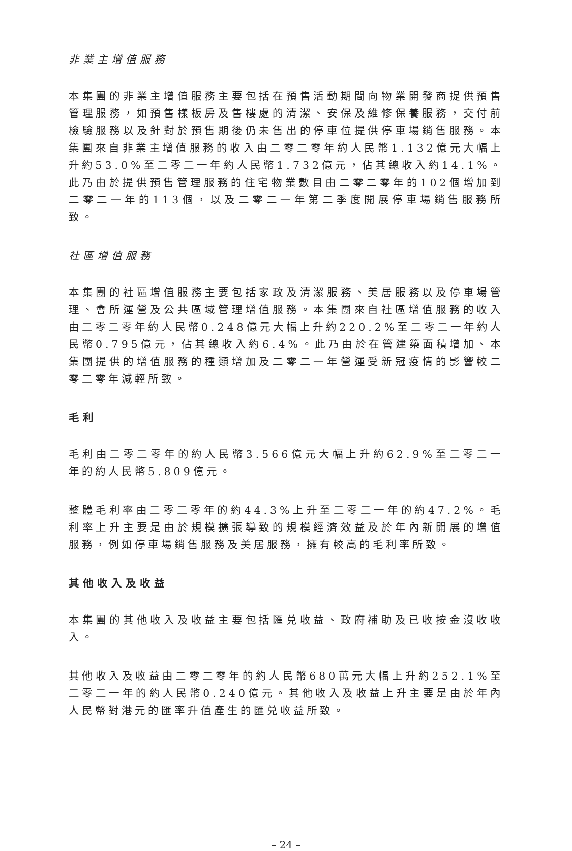非業主增值服務
本集團的非業主增值服務主要包括在預售活動期間向物業開發商提供預售管理服務，如預售樣板房及售樓處的清潔、安保及維修保養服務，交付前檢驗服務以及針對於預售期後仍未售出的停車位提供停車場銷售服務。本集團來自非業主增值服務的收入由二零二零年約人民幣1.132億元大幅上升約53.0%至二零二一年約人民幣1.732億元，佔其總收入約14.1%。此乃由於提供預售管理服務的住宅物業數目由二零二零年的102個增加到二零二一年的113個，以及二零二一年第二季度開展停車場銷售服務所致。
社區增值服務
本集團的社區增值服務主要包括家政及清潔服務、美居服務以及停車場管理、會所運營及公共區域管理增值服務。本集團來自社區增值服務的收入由二零二零年約人民幣0.248億元大幅上升約220.2%至二零二一年約人民幣0.795億元，佔其總收入約6.4%。此乃由於在管建築面積增加、本集團提供的增值服務的種類增加及二零二一年營運受新冠疫情的影響較二零二零年減輕所致。
毛利
毛利由二零二零年的約人民幣3.566億元大幅上升約62.9%至二零二一年的約人民幣5.809億元。
整體毛利率由二零二零年的約44.3%上升至二零二一年的約47.2%。毛利率上升主要是由於規模擴張導致的規模經濟效益及於年內新開展的增值服務，例如停車場銷售服務及美居服務，擁有較高的毛利率所致。
其他收入及收益
本集團的其他收入及收益主要包括匯兑收益、政府補助及已收按金沒收收入。
其他收入及收益由二零二零年的約人民幣680萬元大幅上升約252.1%至二零二一年的約人民幣0.240億元。其他收入及收益上升主要是由於年內人民幣對港元的匯率升值產生的匯兑收益所致。
– 24 –